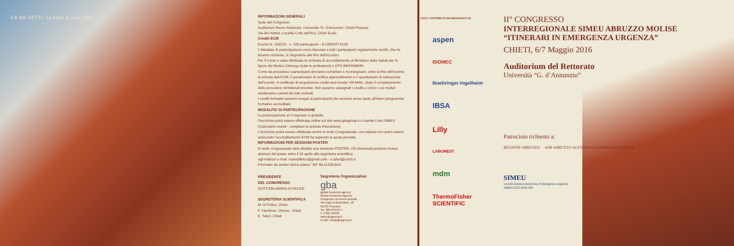F.P. MICHETTI - La Figlia di Jorio (1895)
INFORMAZIONI GENERALI
Sede del Congresso
Auditorium Nuovo Rettorato, Università “G. d’Annunzio” Chieti-Pescara
Via dei Vestini, Località Colle dell’Ara, Chieti Scalo
Crediti ECM
Evento N. 155215 - n. 100 partecipanti – 8 CREDITI ECM
L’Attestato di partecipazione verrà rilasciato a tutti i partecipanti regolarmente iscritti, che ne faranno richiesta, in Segreteria alla fine dell’incontro.
Per il Corso è stata effettuata la richiesta di accreditamento al Ministero della Salute per le figure del Medico Chirurgo (tutte le professioni) e CPS INFERMIERI.
Come da procedura i partecipanti dovranno compilare e riconsegnare, entro la fine dell’evento, la scheda dati ECM, il questionario di verifica apprendimento e il questionario di valutazione dell’evento. Il certificato di acquisizione crediti sarà inviato VIA MAIL, dopo il completamento delle procedure ministeriali previste. Non saranno assegnati i crediti a coloro i cui moduli risulteranno carenti dei dati richiesti.
I crediti formativi saranno erogati ai partecipanti che avranno preso parte all’intero programma formativo accreditato.
MODALITA’ DI PARTECIPAZIONE
La partecipazione al Congresso è gratuita.
l’iscrizione potrà essere effettuata online sul sito www.gbagroup.it o tramite il sito SIMEU (Calendario eventi - compilare la scheda d’iscrizione).
L’iscrizione potrà essere effettuata anche in sede Congressuale, ove tuttavia non potrà essere assicurato l’accreditamento ECM ha superato la quota prevista.
INFORMAZIONI PER SESSIONI POSTER
In sede congressuale sarà allestita una sessione POSTER. Gli interessati possono inviare abstract del poster entro il 20 aprile alla segreteria scientifica:
agli indirizzi e-mail: mariadifelco@gmail.com - e.tafuri@unich.it.
Il formato dei poster dovrà essere “A0” 84,1x118,9cm.
PRESIDENTE
DEL CONGRESSO
DOTT.SSA MARIA DI FELICE
SEGRETERIA SCIENTIFICA
M. Di Felice, Chieti
F. Cipollone, Ortona - Chieti
E. Tafuri, Chieti
Segreteria Organizzativa:
gba
global business agency
Global Business Agency
Congressi ed eventi speciali
Via Lago di Bracciano, 18
65129 Pescara
Tel. 085/4311977
F 1782750496
www.gbagroup.it
Email: info@gbagroup.it
CON IL CONTRIBUTO INCONDIZIONATO DI:
aspen
BIOMEC
Boehringer Ingelheim
IBSA
Lilly
LABOREST
mdm
ThermoFisher
SCIENTIFIC
II° CONGRESSO
INTERREGIONALE SIMEU ABRUZZO MOLISE
“ITINERARI IN EMERGENZA URGENZA”
CHIETI, 6/7 Maggio 2016
Auditorium del Rettorato
Università “G. d’Annunzio”
Patrocinio richiesto a:
REGIONE ABRUZZO ASR ABRUZZO AGENZIA SANITARIA REGIONALE
SIMEU
società italiana medicina d’emergenza-urgenza
ABRUZZO MOLISE